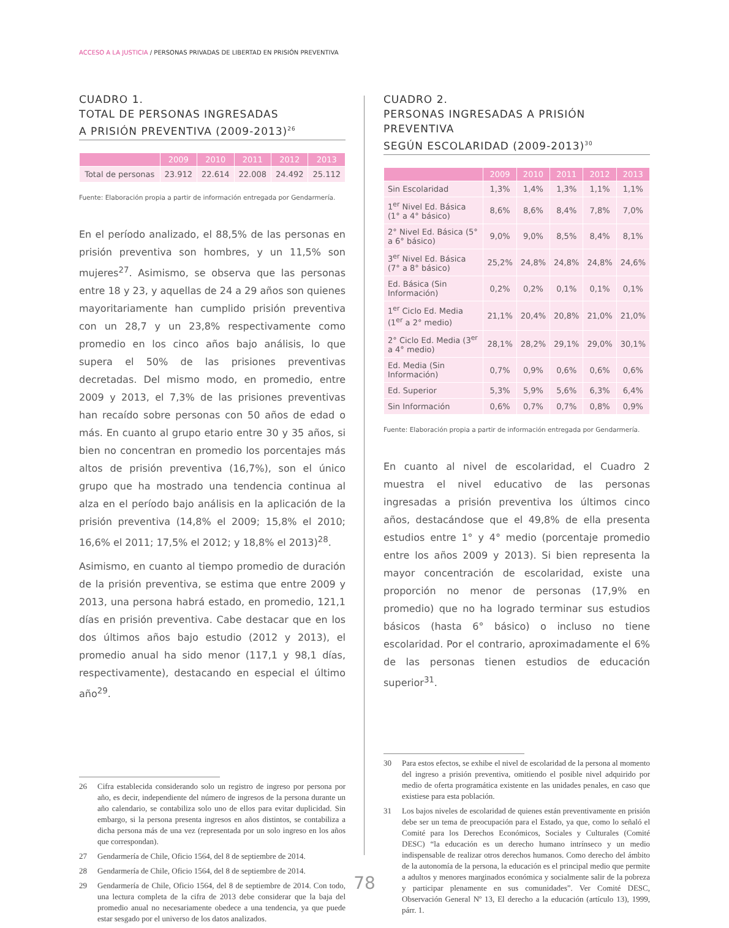ACCESO A LA JUSTICIA / PERSONAS PRIVADAS DE LIBERTAD EN PRISIÓN PREVENTIVA
CUADRO 1.
TOTAL DE PERSONAS INGRESADAS
A PRISIÓN PREVENTIVA (2009-2013)<sup>26</sup>
| | 2009 | 2010 | 2011 | 2012 | 2013 |
| --- | --- | --- | --- | --- | --- |
| Total de personas | 23.912 | 22.614 | 22.008 | 24.492 | 25.112 |
Fuente: Elaboración propia a partir de información entregada por Gendarmería.
En el período analizado, el 88,5% de las personas en prisión preventiva son hombres, y un 11,5% son mujeres<sup>27</sup>. Asimismo, se observa que las personas entre 18 y 23, y aquellas de 24 a 29 años son quienes mayoritariamente han cumplido prisión preventiva con un 28,7 y un 23,8% respectivamente como promedio en los cinco años bajo análisis, lo que supera el 50% de las prisiones preventivas decretadas. Del mismo modo, en promedio, entre 2009 y 2013, el 7,3% de las prisiones preventivas han recaído sobre personas con 50 años de edad o más. En cuanto al grupo etario entre 30 y 35 años, si bien no concentran en promedio los porcentajes más altos de prisión preventiva (16,7%), son el único grupo que ha mostrado una tendencia continua al alza en el período bajo análisis en la aplicación de la prisión preventiva (14,8% el 2009; 15,8% el 2010; 16,6% el 2011; 17,5% el 2012; y 18,8% el 2013)<sup>28</sup>.
Asimismo, en cuanto al tiempo promedio de duración de la prisión preventiva, se estima que entre 2009 y 2013, una persona habrá estado, en promedio, 121,1 días en prisión preventiva. Cabe destacar que en los dos últimos años bajo estudio (2012 y 2013), el promedio anual ha sido menor (117,1 y 98,1 días, respectivamente), destacando en especial el último año<sup>29</sup>.
26 Cifra establecida considerando solo un registro de ingreso por persona por año, es decir, independiente del número de ingresos de la persona durante un año calendario, se contabiliza solo uno de ellos para evitar duplicidad. Sin embargo, si la persona presenta ingresos en años distintos, se contabiliza a dicha persona más de una vez (representada por un solo ingreso en los años que correspondan).
27 Gendarmería de Chile, Oficio 1564, del 8 de septiembre de 2014.
28 Gendarmería de Chile, Oficio 1564, del 8 de septiembre de 2014.
29 Gendarmería de Chile, Oficio 1564, del 8 de septiembre de 2014. Con todo, una lectura completa de la cifra de 2013 debe considerar que la baja del promedio anual no necesariamente obedece a una tendencia, ya que puede estar sesgado por el universo de los datos analizados.
CUADRO 2.
PERSONAS INGRESADAS A PRISIÓN PREVENTIVA
SEGÚN ESCOLARIDAD (2009-2013)<sup>30</sup>
| | 2009 | 2010 | 2011 | 2012 | 2013 |
| --- | --- | --- | --- | --- | --- |
| Sin Escolaridad | 1,3% | 1,4% | 1,3% | 1,1% | 1,1% |
| 1<sup>er</sup> Nivel Ed. Básica (1° a 4° básico) | 8,6% | 8,6% | 8,4% | 7,8% | 7,0% |
| 2° Nivel Ed. Básica (5° a 6° básico) | 9,0% | 9,0% | 8,5% | 8,4% | 8,1% |
| 3<sup>er</sup> Nivel Ed. Básica (7° a 8° básico) | 25,2% | 24,8% | 24,8% | 24,8% | 24,6% |
| Ed. Básica (Sin Información) | 0,2% | 0,2% | 0,1% | 0,1% | 0,1% |
| 1<sup>er</sup> Ciclo Ed. Media (1<sup>er</sup> a 2° medio) | 21,1% | 20,4% | 20,8% | 21,0% | 21,0% |
| 2° Ciclo Ed. Media (3<sup>er</sup> a 4° medio) | 28,1% | 28,2% | 29,1% | 29,0% | 30,1% |
| Ed. Media (Sin Información) | 0,7% | 0,9% | 0,6% | 0,6% | 0,6% |
| Ed. Superior | 5,3% | 5,9% | 5,6% | 6,3% | 6,4% |
| Sin Información | 0,6% | 0,7% | 0,7% | 0,8% | 0,9% |
Fuente: Elaboración propia a partir de información entregada por Gendarmería.
En cuanto al nivel de escolaridad, el Cuadro 2 muestra el nivel educativo de las personas ingresadas a prisión preventiva los últimos cinco años, destacándose que el 49,8% de ella presenta estudios entre 1° y 4° medio (porcentaje promedio entre los años 2009 y 2013). Si bien representa la mayor concentración de escolaridad, existe una proporción no menor de personas (17,9% en promedio) que no ha logrado terminar sus estudios básicos (hasta 6° básico) o incluso no tiene escolaridad. Por el contrario, aproximadamente el 6% de las personas tienen estudios de educación superior<sup>31</sup>.
30 Para estos efectos, se exhibe el nivel de escolaridad de la persona al momento del ingreso a prisión preventiva, omitiendo el posible nivel adquirido por medio de oferta programática existente en las unidades penales, en caso que existiese para esta población.
31 Los bajos niveles de escolaridad de quienes están preventivamente en prisión debe ser un tema de preocupación para el Estado, ya que, como lo señaló el Comité para los Derechos Económicos, Sociales y Culturales (Comité DESC) “la educación es un derecho humano intrínseco y un medio indispensable de realizar otros derechos humanos. Como derecho del ámbito de la autonomía de la persona, la educación es el principal medio que permite a adultos y menores marginados económica y socialmente salir de la pobreza y participar plenamente en sus comunidades”. Ver Comité DESC, Observación General Nº 13, El derecho a la educación (artículo 13), 1999, párr. 1.
78